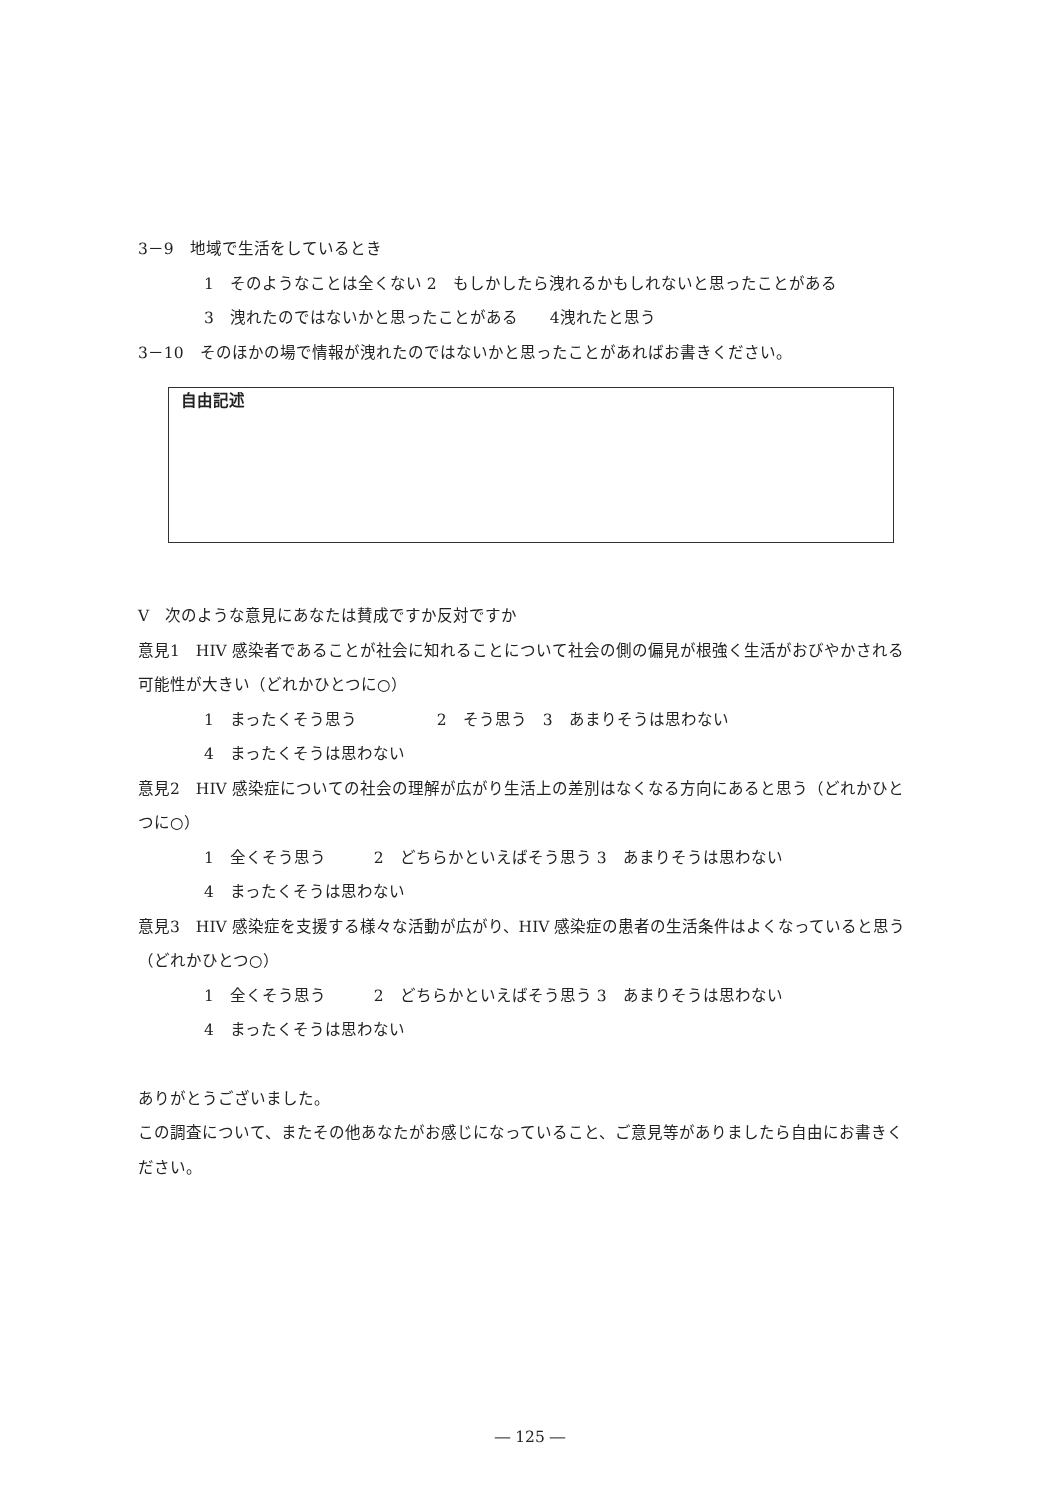3－9　地域で生活をしているとき
1　そのようなことは全くない 2　もしかしたら洩れるかもしれないと思ったことがある
3　洩れたのではないかと思ったことがある　　4洩れたと思う
3－10　そのほかの場で情報が洩れたのではないかと思ったことがあればお書きください。
自由記述
V　次のような意見にあなたは賛成ですか反対ですか
意見1　HIV 感染者であることが社会に知れることについて社会の側の偏見が根強く生活がおびやかされる可能性が大きい（どれかひとつに○）
1　まったくそう思う　　　　　2　そう思う　3　あまりそうは思わない
4　まったくそうは思わない
意見2　HIV 感染症についての社会の理解が広がり生活上の差別はなくなる方向にあると思う（どれかひとつに○）
1　全くそう思う　　　2　どちらかといえばそう思う 3　あまりそうは思わない
4　まったくそうは思わない
意見3　HIV 感染症を支援する様々な活動が広がり、HIV 感染症の患者の生活条件はよくなっていると思う（どれかひとつ○）
1　全くそう思う　　　2　どちらかといえばそう思う 3　あまりそうは思わない
4　まったくそうは思わない
ありがとうございました。
この調査について、またその他あなたがお感じになっていること、ご意見等がありましたら自由にお書きください。
― 125 ―